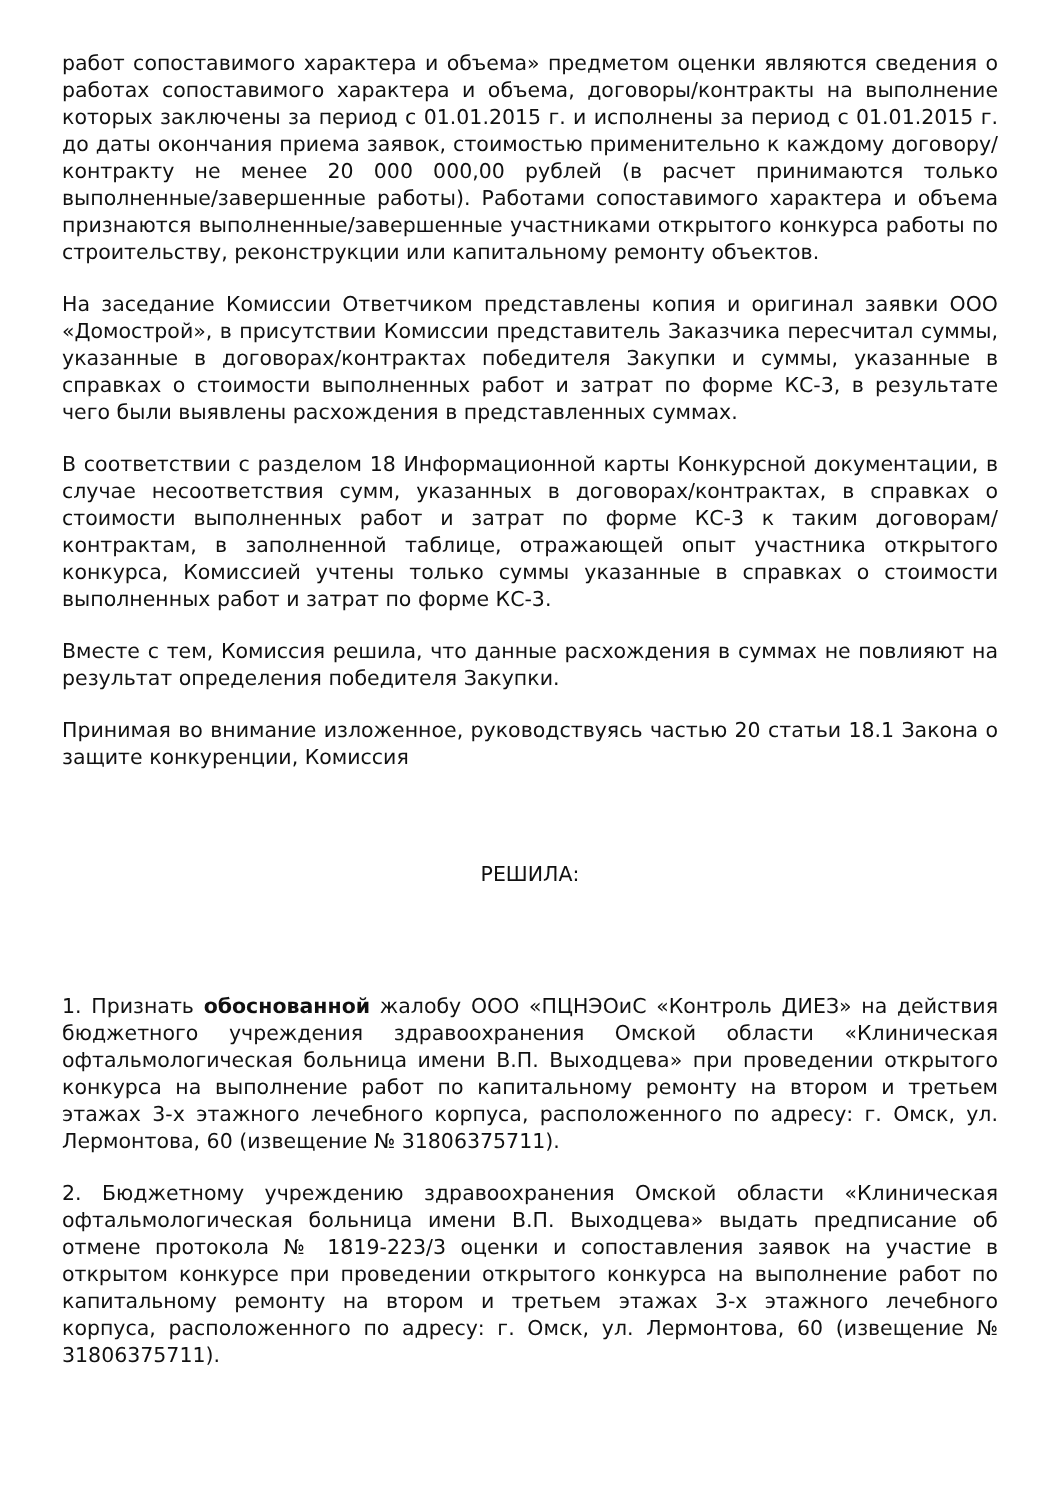работ сопоставимого характера и объема» предметом оценки являются сведения о работах сопоставимого характера и объема, договоры/контракты на выполнение которых заключены за период с 01.01.2015 г. и исполнены за период с 01.01.2015 г. до даты окончания приема заявок, стоимостью применительно к каждому договору/контракту не менее 20 000 000,00 рублей (в расчет принимаются только выполненные/завершенные работы). Работами сопоставимого характера и объема признаются выполненные/завершенные участниками открытого конкурса работы по строительству, реконструкции или капитальному ремонту объектов.
На заседание Комиссии Ответчиком представлены копия и оригинал заявки ООО «Домострой», в присутствии Комиссии представитель Заказчика пересчитал суммы, указанные в договорах/контрактах победителя Закупки и суммы, указанные в справках о стоимости выполненных работ и затрат по форме КС-3, в результате чего были выявлены расхождения в представленных суммах.
В соответствии с разделом 18 Информационной карты Конкурсной документации, в случае несоответствия сумм, указанных в договорах/контрактах, в справках о стоимости выполненных работ и затрат по форме КС-3 к таким договорам/контрактам, в заполненной таблице, отражающей опыт участника открытого конкурса, Комиссией учтены только суммы указанные в справках о стоимости выполненных работ и затрат по форме КС-3.
Вместе с тем, Комиссия решила, что данные расхождения в суммах не повлияют на результат определения победителя Закупки.
Принимая во внимание изложенное, руководствуясь частью 20 статьи 18.1 Закона о защите конкуренции, Комиссия
РЕШИЛА:
1. Признать обоснованной жалобу ООО «ПЦНЭОиС «Контроль ДИЕЗ» на действия бюджетного учреждения здравоохранения Омской области «Клиническая офтальмологическая больница имени В.П. Выходцева» при проведении открытого конкурса на выполнение работ по капитальному ремонту на втором и третьем этажах 3-х этажного лечебного корпуса, расположенного по адресу: г. Омск, ул. Лермонтова, 60 (извещение № 31806375711).
2. Бюджетному учреждению здравоохранения Омской области «Клиническая офтальмологическая больница имени В.П. Выходцева» выдать предписание об отмене протокола № 1819-223/3 оценки и сопоставления заявок на участие в открытом конкурсе при проведении открытого конкурса на выполнение работ по капитальному ремонту на втором и третьем этажах 3-х этажного лечебного корпуса, расположенного по адресу: г. Омск, ул. Лермонтова, 60 (извещение № 31806375711).